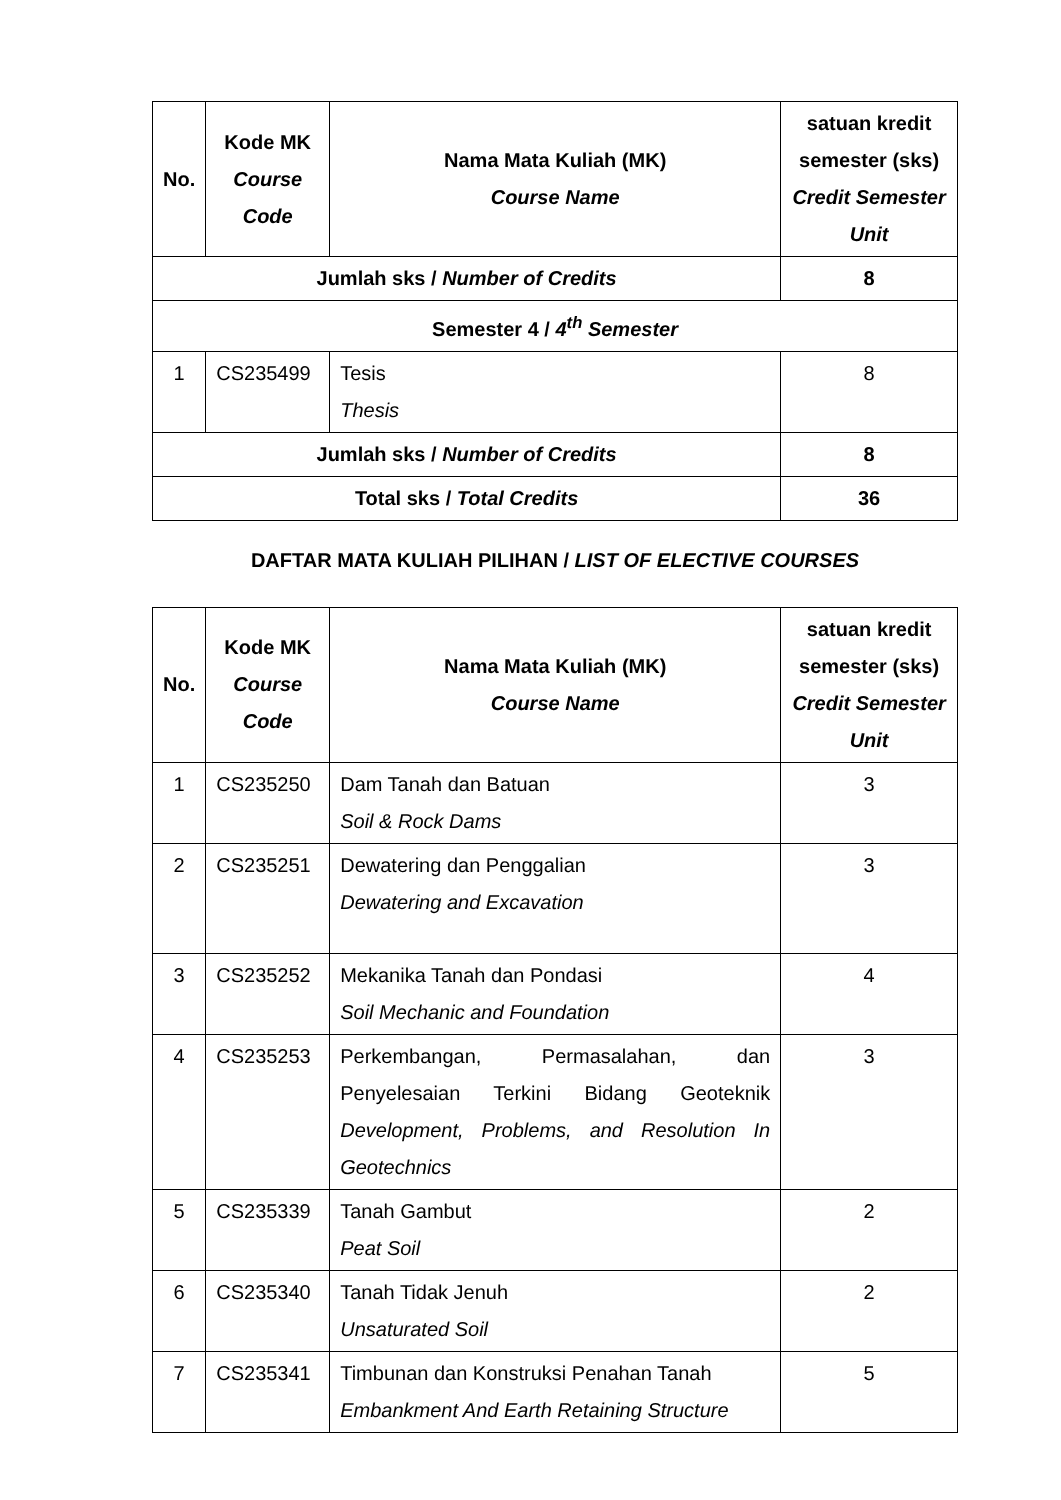| No. | Kode MK Course Code | Nama Mata Kuliah (MK) Course Name | satuan kredit semester (sks) Credit Semester Unit |
| --- | --- | --- | --- |
| Jumlah sks / Number of Credits | | | 8 |
| Semester 4 / 4<sup>th</sup> Semester | | | |
| 1 | CS235499 | Tesis Thesis | 8 |
| Jumlah sks / Number of Credits | | | 8 |
| Total sks / Total Credits | | | 36 |
DAFTAR MATA KULIAH PILIHAN / LIST OF ELECTIVE COURSES
| No. | Kode MK Course Code | Nama Mata Kuliah (MK) Course Name | satuan kredit semester (sks) Credit Semester Unit |
| --- | --- | --- | --- |
| 1 | CS235250 | Dam Tanah dan Batuan Soil & Rock Dams | 3 |
| 2 | CS235251 | Dewatering dan Penggalian Dewatering and Excavation | 3 |
| 3 | CS235252 | Mekanika Tanah dan Pondasi Soil Mechanic and Foundation | 4 |
| 4 | CS235253 | Perkembangan, Permasalahan, dan Penyelesaian Terkini Bidang Geoteknik Development, Problems, and Resolution In Geotechnics | 3 |
| 5 | CS235339 | Tanah Gambut Peat Soil | 2 |
| 6 | CS235340 | Tanah Tidak Jenuh Unsaturated Soil | 2 |
| 7 | CS235341 | Timbunan dan Konstruksi Penahan Tanah Embankment And Earth Retaining Structure | 5 |